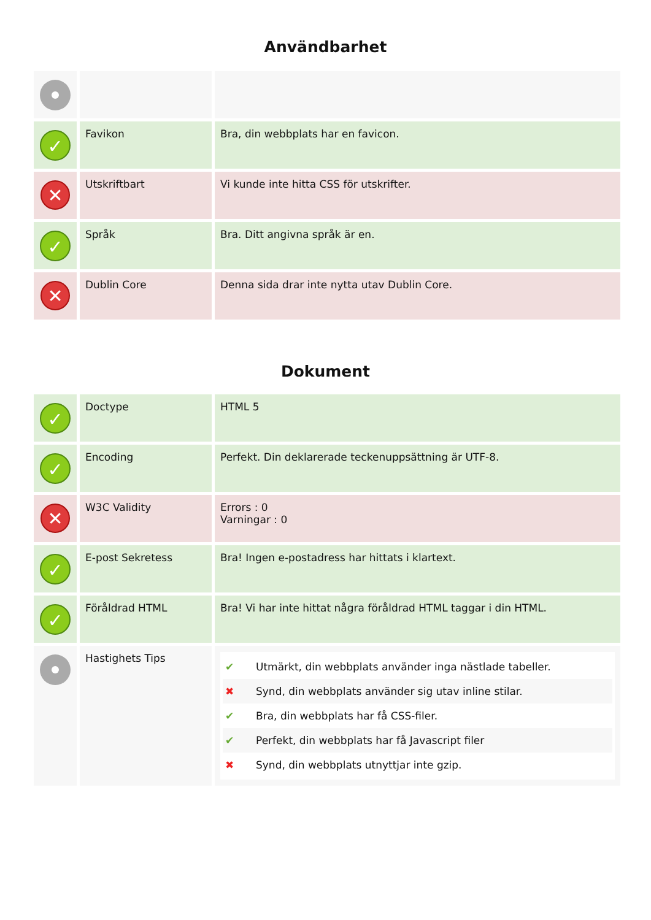Användbarhet
| ✓ | Favikon | Bra, din webbplats har en favicon. |
| ✕ | Utskriftbart | Vi kunde inte hitta CSS för utskrifter. |
| ✓ | Språk | Bra. Ditt angivna språk är en. |
| ✕ | Dublin Core | Denna sida drar inte nytta utav Dublin Core. |
Dokument
| ✓ | Doctype | HTML 5 |
| ✓ | Encoding | Perfekt. Din deklarerade teckenuppsättning är UTF-8. |
| ✕ | W3C Validity | Errors : 0 Varningar : 0 |
| ✓ | E-post Sekretess | Bra! Ingen e-postadress har hittats i klartext. |
| ✓ | Föråldrad HTML | Bra! Vi har inte hittat några föråldrad HTML taggar i din HTML. |
| | Hastighets Tips | ✔ Utmärkt, din webbplats använder inga nästlade tabeller. ✖ Synd, din webbplats använder sig utav inline stilar. ✔ Bra, din webbplats har få CSS-filer. ✔ Perfekt, din webbplats har få Javascript filer ✖ Synd, din webbplats utnyttjar inte gzip. |